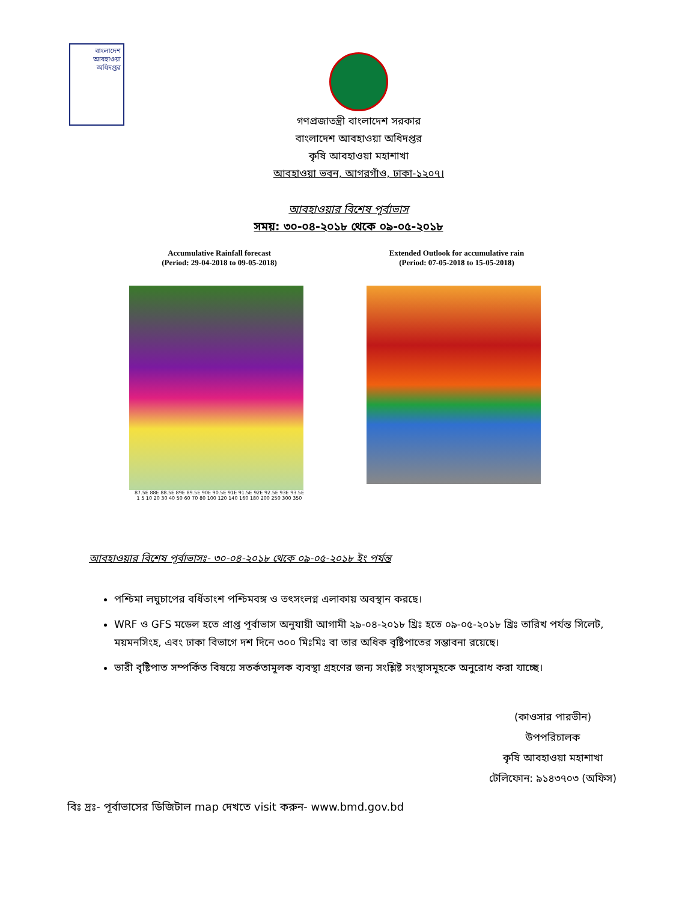বাংলাদেশ
আবহাওয়া
অধিদপ্তর
গণপ্রজাতন্ত্রী বাংলাদেশ সরকার
বাংলাদেশ আবহাওয়া অধিদপ্তর
কৃষি আবহাওয়া মহাশাখা
আবহাওয়া ভবন, আগরগাঁও, ঢাকা-১২০৭।
আবহাওয়ার বিশেষ পূর্বাভাস
সময়: ৩০-০৪-২০১৮ থেকে ০৯-০৫-২০১৮
Accumulative Rainfall forecast
(Period: 29-04-2018 to 09-05-2018)
87.5E 88E 88.5E 89E 89.5E 90E 90.5E 91E 91.5E 92E 92.5E 93E 93.5E
1 5 10 20 30 40 50 60 70 80 100 120 140 160 180 200 250 300 350
Extended Outlook for accumulative rain
(Period: 07-05-2018 to 15-05-2018)
আবহাওয়ার বিশেষ পূর্বাভাসঃ- ৩০-০৪-২০১৮ থেকে ০৯-০৫-২০১৮ ইং পর্যন্ত
পশ্চিমা লঘুচাপের বর্ধিতাংশ পশ্চিমবঙ্গ ও তৎসংলগ্ন এলাকায় অবস্থান করছে।
WRF ও GFS মডেল হতে প্রাপ্ত পূর্বাভাস অনুযায়ী আগামী ২৯-০৪-২০১৮ খ্রিঃ হতে ০৯-০৫-২০১৮ খ্রিঃ তারিখ পর্যন্ত সিলেট, ময়মনসিংহ, এবং ঢাকা বিভাগে দশ দিনে ৩০০ মিঃমিঃ বা তার অধিক বৃষ্টিপাতের সম্ভাবনা রয়েছে।
ভারী বৃষ্টিপাত সম্পর্কিত বিষয়ে সতর্কতামূলক ব্যবস্থা গ্রহণের জন্য সংশ্লিষ্ট সংস্থাসমূহকে অনুরোধ করা যাচ্ছে।
(কাওসার পারভীন)
উপপরিচালক
কৃষি আবহাওয়া মহাশাখা
টেলিফোন: ৯১৪৩৭০৩ (অফিস)
বিঃ দ্রঃ- পূর্বাভাসের ডিজিটাল map দেখতে visit করুন- www.bmd.gov.bd